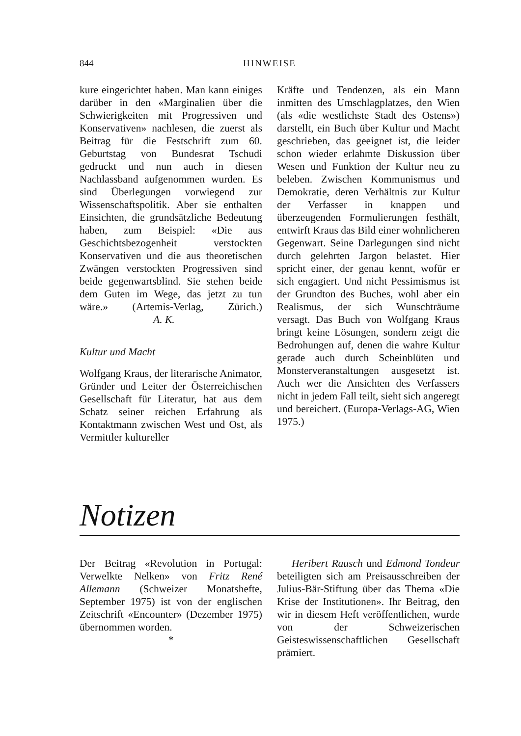844
HINWEISE
kure eingerichtet haben. Man kann einiges darüber in den «Marginalien über die Schwierigkeiten mit Progressiven und Konservativen» nachlesen, die zuerst als Beitrag für die Festschrift zum 60. Geburtstag von Bundesrat Tschudi gedruckt und nun auch in diesen Nachlassband aufgenommen wurden. Es sind Überlegungen vorwiegend zur Wissenschaftspolitik. Aber sie enthalten Einsichten, die grundsätzliche Bedeutung haben, zum Beispiel: «Die aus Geschichtsbezogenheit verstockten Konservativen und die aus theoretischen Zwängen verstockten Progressiven sind beide gegenwartsblind. Sie stehen beide dem Guten im Wege, das jetzt zu tun wäre.» (Artemis-Verlag, Zürich.) A. K.
Kultur und Macht
Wolfgang Kraus, der literarische Animator, Gründer und Leiter der Österreichischen Gesellschaft für Literatur, hat aus dem Schatz seiner reichen Erfahrung als Kontaktmann zwischen West und Ost, als Vermittler kultureller
Kräfte und Tendenzen, als ein Mann inmitten des Umschlagplatzes, den Wien (als «die westlichste Stadt des Ostens») darstellt, ein Buch über Kultur und Macht geschrieben, das geeignet ist, die leider schon wieder erlahmte Diskussion über Wesen und Funktion der Kultur neu zu beleben. Zwischen Kommunismus und Demokratie, deren Verhältnis zur Kultur der Verfasser in knappen und überzeugenden Formulierungen festhält, entwirft Kraus das Bild einer wohnlicheren Gegenwart. Seine Darlegungen sind nicht durch gelehrten Jargon belastet. Hier spricht einer, der genau kennt, wofür er sich engagiert. Und nicht Pessimismus ist der Grundton des Buches, wohl aber ein Realismus, der sich Wunschträume versagt. Das Buch von Wolfgang Kraus bringt keine Lösungen, sondern zeigt die Bedrohungen auf, denen die wahre Kultur gerade auch durch Scheinblüten und Monsterveranstaltungen ausgesetzt ist. Auch wer die Ansichten des Verfassers nicht in jedem Fall teilt, sieht sich angeregt und bereichert. (Europa-Verlags-AG, Wien 1975.)
Notizen
Der Beitrag «Revolution in Portugal: Verwelkte Nelken» von Fritz René Allemann (Schweizer Monatshefte, September 1975) ist von der englischen Zeitschrift «Encounter» (Dezember 1975) übernommen worden.
*
Heribert Rausch und Edmond Tondeur beteiligten sich am Preisausschreiben der Julius-Bär-Stiftung über das Thema «Die Krise der Institutionen». Ihr Beitrag, den wir in diesem Heft veröffentlichen, wurde von der Schweizerischen Geisteswissenschaftlichen Gesellschaft prämiert.